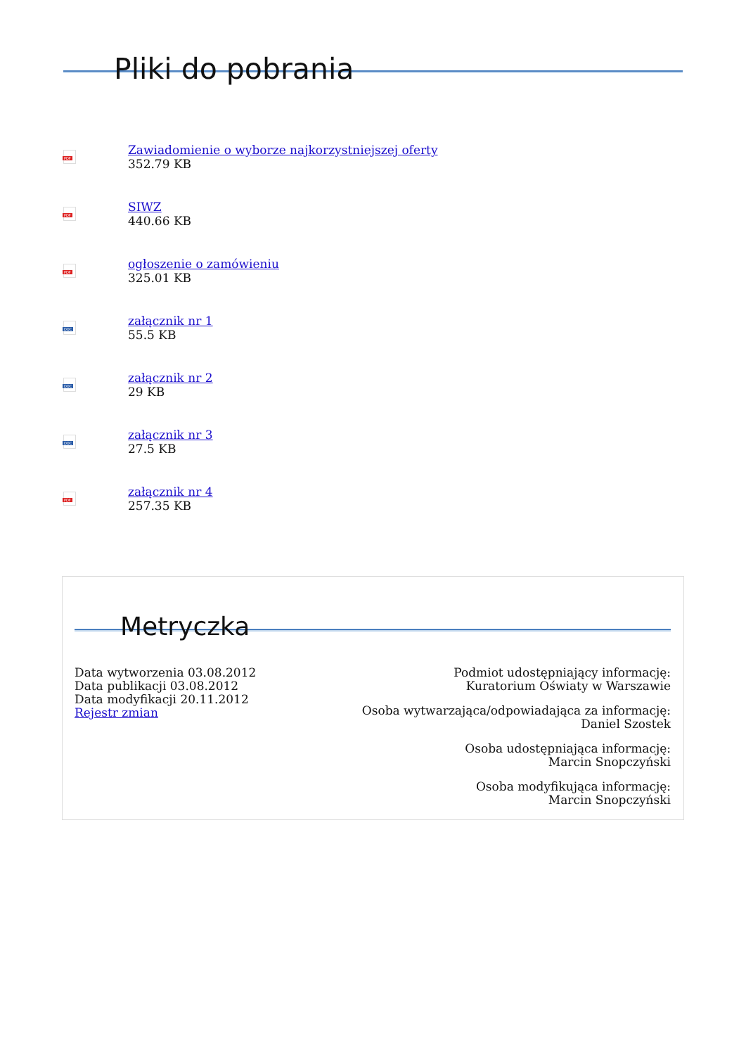Pliki do pobrania
PDF
Zawiadomienie o wyborze najkorzystniejszej oferty
352.79 KB
PDF
SIWZ
440.66 KB
PDF
ogłoszenie o zamówieniu
325.01 KB
DOC
załącznik nr 1
55.5 KB
DOC
załącznik nr 2
29 KB
DOC
załącznik nr 3
27.5 KB
PDF
załącznik nr 4
257.35 KB
Metryczka
Data wytworzenia 03.08.2012
Data publikacji 03.08.2012
Data modyfikacji 20.11.2012
Rejestr zmian
Podmiot udostępniający informację:
Kuratorium Oświaty w Warszawie
Osoba wytwarzająca/odpowiadająca za informację:
Daniel Szostek
Osoba udostępniająca informację:
Marcin Snopczyński
Osoba modyfikująca informację:
Marcin Snopczyński